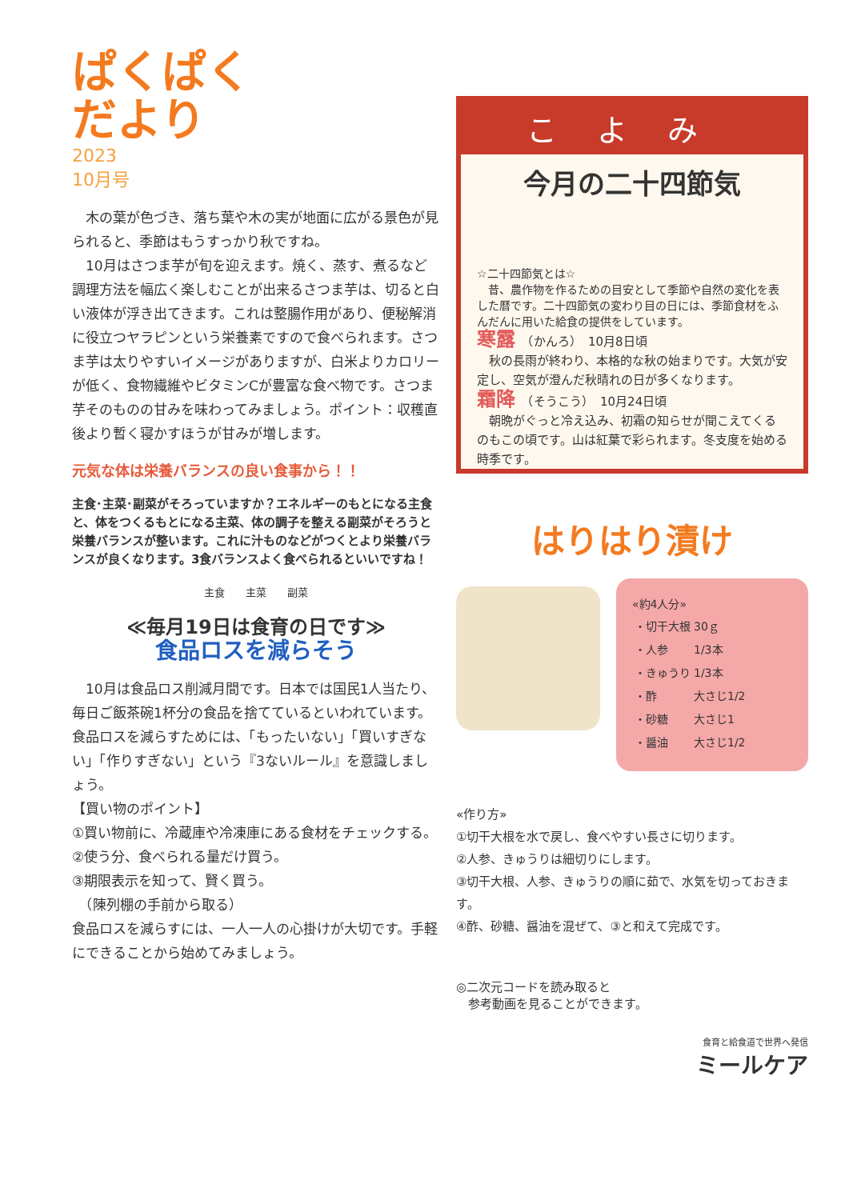ぱくぱく
だより
2023
10月号
　木の葉が色づき、落ち葉や木の実が地面に広がる景色が見られると、季節はもうすっかり秋ですね。
　10月はさつま芋が旬を迎えます。焼く、蒸す、煮るなど調理方法を幅広く楽しむことが出来るさつま芋は、切ると白い液体が浮き出てきます。これは整腸作用があり、便秘解消に役立つヤラピンという栄養素ですので食べられます。さつま芋は太りやすいイメージがありますが、白米よりカロリーが低く、食物繊維やビタミンCが豊富な食べ物です。さつま芋そのものの甘みを味わってみましょう。ポイント：収穫直後より暫く寝かすほうが甘みが増します。
元気な体は栄養バランスの良い食事から！！
主食･主菜･副菜がそろっていますか？エネルギーのもとになる主食と、体をつくるもとになる主菜、体の調子を整える副菜がそろうと栄養バランスが整います。これに汁ものなどがつくとより栄養バランスが良くなります。3食バランスよく食べられるといいですね！
主食　　主菜　　副菜
≪毎月19日は食育の日です≫
食品ロスを減らそう
　10月は食品ロス削減月間です。日本では国民1人当たり、毎日ご飯茶碗1杯分の食品を捨てているといわれています。食品ロスを減らすためには、「もったいない」「買いすぎない」「作りすぎない」という『3ないルール』を意識しましょう。
【買い物のポイント】
①買い物前に、冷蔵庫や冷凍庫にある食材をチェックする。
②使う分、食べられる量だけ買う。
③期限表示を知って、賢く買う。
　（陳列棚の手前から取る）
食品ロスを減らすには、一人一人の心掛けが大切です。手軽にできることから始めてみましょう。
こよみ
今月の二十四節気
☆二十四節気とは☆
　昔、農作物を作るための目安として季節や自然の変化を表した暦です。二十四節気の変わり目の日には、季節食材をふんだんに用いた給食の提供をしています。
寒露　（かんろ）　10月8日頃
　秋の長雨が終わり、本格的な秋の始まりです。大気が安定し、空気が澄んだ秋晴れの日が多くなります。
霜降　（そうこう）　10月24日頃
　朝晩がぐっと冷え込み、初霜の知らせが聞こえてくるのもこの頃です。山は紅葉で彩られます。冬支度を始める時季です。
はりはり漬け
«約4人分»
| ・切干大根 | 30ｇ |
| ・人参 | 1/3本 |
| ・きゅうり | 1/3本 |
| ・酢 | 大さじ1/2 |
| ・砂糖 | 大さじ1 |
| ・醤油 | 大さじ1/2 |
«作り方»
①切干大根を水で戻し、食べやすい長さに切ります。
②人参、きゅうりは細切りにします。
③切干大根、人参、きゅうりの順に茹で、水気を切っておきます。
④酢、砂糖、醤油を混ぜて、③と和えて完成です。
◎二次元コードを読み取ると
　参考動画を見ることができます。
食育と給食道で世界へ発信
ミールケア